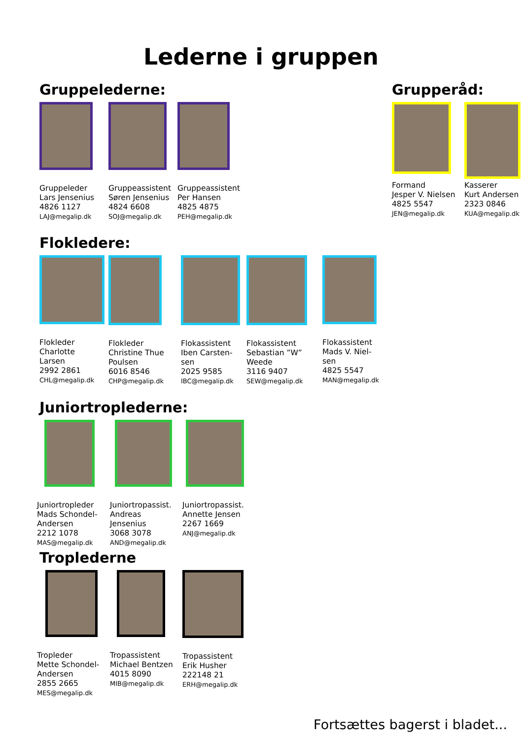Lederne i gruppen
Gruppelederne:
Gruppeleder
Lars Jensenius
4826 1127
LAJ@megalip.dk
Gruppeassistent
Søren Jensenius
4824 6608
SOJ@megalip.dk
Gruppeassistent
Per Hansen
4825 4875
PEH@megalip.dk
Grupperåd:
Formand
Jesper V. Nielsen
4825 5547
JEN@megalip.dk
Kasserer
Kurt Andersen
2323 0846
KUA@megalip.dk
Flokledere:
Flokleder
Charlotte
Larsen
2992 2861
CHL@megalip.dk
Flokleder
Christine Thue
Poulsen
6016 8546
CHP@megalip.dk
Flokassistent
Iben Carsten-
sen
2025 9585
IBC@megalip.dk
Flokassistent
Sebastian ”W”
Weede
3116 9407
SEW@megalip.dk
Flokassistent
Mads V. Niel-
sen
4825 5547
MAN@megalip.dk
Juniortroplederne:
Juniortropleder
Mads Schondel-
Andersen
2212 1078
MAS@megalip.dk
Juniortropassist.
Andreas
Jensenius
3068 3078
AND@megalip.dk
Juniortropassist.
Annette Jensen
2267 1669
ANJ@megalip.dk
Troplederne
Tropleder
Mette Schondel-
Andersen
2855 2665
MES@megalip.dk
Tropassistent
Michael Bentzen
4015 8090
MIB@megalip.dk
Tropassistent
Erik Husher
222148 21
ERH@megalip.dk
Fortsættes bagerst i bladet...